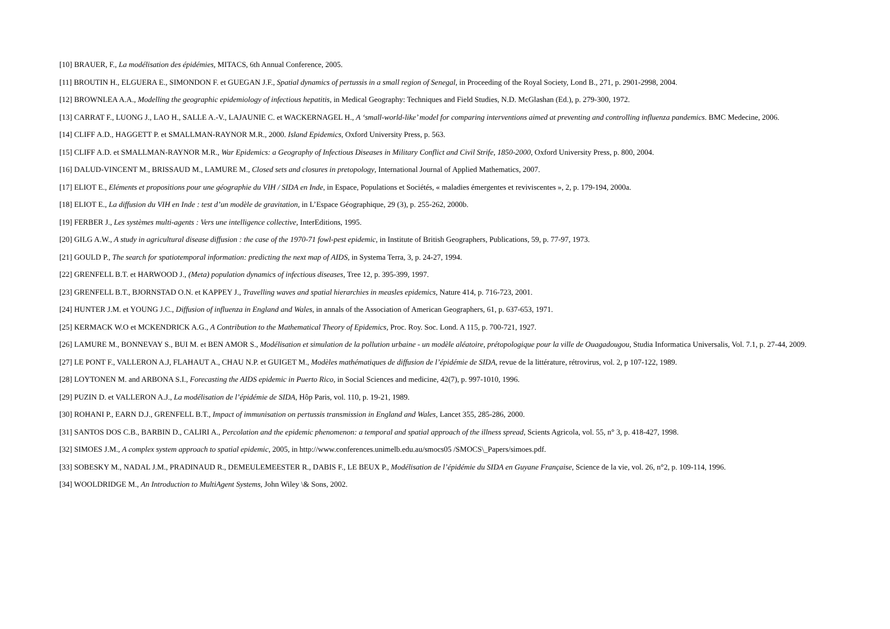[10] BRAUER, F., La modélisation des épidémies, MITACS, 6th Annual Conference, 2005.
[11] BROUTIN H., ELGUERA E., SIMONDON F. et GUEGAN J.F., Spatial dynamics of pertussis in a small region of Senegal, in Proceeding of the Royal Society, Lond B., 271, p. 2901-2998, 2004.
[12] BROWNLEA A.A., Modelling the geographic epidemiology of infectious hepatitis, in Medical Geography: Techniques and Field Studies, N.D. McGlashan (Ed.), p. 279-300, 1972.
[13] CARRAT F., LUONG J., LAO H., SALLE A.-V., LAJAUNIE C. et WACKERNAGEL H., A ‘small-world-like’ model for comparing interventions aimed at preventing and controlling influenza pandemics. BMC Medecine, 2006.
[14] CLIFF A.D., HAGGETT P. et SMALLMAN-RAYNOR M.R., 2000. Island Epidemics, Oxford University Press, p. 563.
[15] CLIFF A.D. et SMALLMAN-RAYNOR M.R., War Epidemics: a Geography of Infectious Diseases in Military Conflict and Civil Strife, 1850-2000, Oxford University Press, p. 800, 2004.
[16] DALUD-VINCENT M., BRISSAUD M., LAMURE M., Closed sets and closures in pretopology, International Journal of Applied Mathematics, 2007.
[17] ELIOT E., Eléments et propositions pour une géographie du VIH / SIDA en Inde, in Espace, Populations et Sociétés, « maladies émergentes et reviviscentes », 2, p. 179-194, 2000a.
[18] ELIOT E., La diffusion du VIH en Inde : test d’un modèle de gravitation, in L’Espace Géographique, 29 (3), p. 255-262, 2000b.
[19] FERBER J., Les systèmes multi-agents : Vers une intelligence collective, InterEditions, 1995.
[20] GILG A.W., A study in agricultural disease diffusion : the case of the 1970-71 fowl-pest epidemic, in Institute of British Geographers, Publications, 59, p. 77-97, 1973.
[21] GOULD P., The search for spatiotemporal information: predicting the next map of AIDS, in Systema Terra, 3, p. 24-27, 1994.
[22] GRENFELL B.T. et HARWOOD J., (Meta) population dynamics of infectious diseases, Tree 12, p. 395-399, 1997.
[23] GRENFELL B.T., BJORNSTAD O.N. et KAPPEY J., Travelling waves and spatial hierarchies in measles epidemics, Nature 414, p. 716-723, 2001.
[24] HUNTER J.M. et YOUNG J.C., Diffusion of influenza in England and Wales, in annals of the Association of American Geographers, 61, p. 637-653, 1971.
[25] KERMACK W.O et MCKENDRICK A.G., A Contribution to the Mathematical Theory of Epidemics, Proc. Roy. Soc. Lond. A 115, p. 700-721, 1927.
[26] LAMURE M., BONNEVAY S., BUI M. et BEN AMOR S., Modélisation et simulation de la pollution urbaine - un modèle aléatoire, prétopologique pour la ville de Ouagadougou, Studia Informatica Universalis, Vol. 7.1, p. 27-44, 2009.
[27] LE PONT F., VALLERON A.J, FLAHAUT A., CHAU N.P. et GUIGET M., Modèles mathématiques de diffusion de l’épidémie de SIDA, revue de la littérature, rétrovirus, vol. 2, p 107-122, 1989.
[28] LOYTONEN M. and ARBONA S.I., Forecasting the AIDS epidemic in Puerto Rico, in Social Sciences and medicine, 42(7), p. 997-1010, 1996.
[29] PUZIN D. et VALLERON A.J., La modélisation de l’épidémie de SIDA, Hôp Paris, vol. 110, p. 19-21, 1989.
[30] ROHANI P., EARN D.J., GRENFELL B.T., Impact of immunisation on pertussis transmission in England and Wales, Lancet 355, 285-286, 2000.
[31] SANTOS DOS C.B., BARBIN D., CALIRI A., Percolation and the epidemic phenomenon: a temporal and spatial approach of the illness spread, Scients Agricola, vol. 55, n° 3, p. 418-427, 1998.
[32] SIMOES J.M., A complex system approach to spatial epidemic, 2005, in http://www.conferences.unimelb.edu.au/smocs05 /SMOCS\_Papers/simoes.pdf.
[33] SOBESKY M., NADAL J.M., PRADINAUD R., DEMEULEMEESTER R., DABIS F., LE BEUX P., Modélisation de l’épidémie du SIDA en Guyane Française, Science de la vie, vol. 26, n°2, p. 109-114, 1996.
[34] WOOLDRIDGE M., An Introduction to MultiAgent Systems, John Wiley \& Sons, 2002.